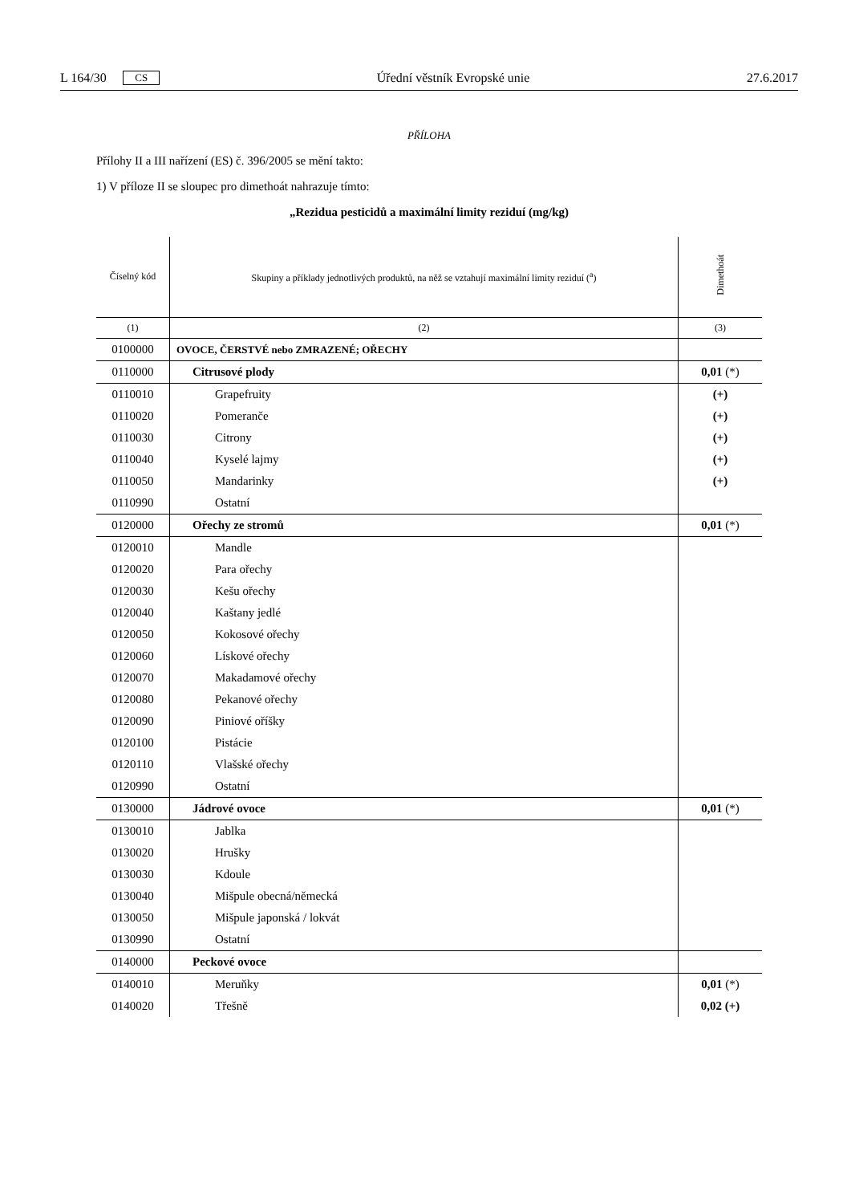L 164/30 CS Úřední věstník Evropské unie 27.6.2017
PŘÍLOHA
Přílohy II a III nařízení (ES) č. 396/2005 se mění takto:
1) V příloze II se sloupec pro dimethoát nahrazuje tímto:
„Rezidua pesticidů a maximální limity reziduí (mg/kg)
| Číselný kód | Skupiny a příklady jednotlivých produktů, na něž se vztahují maximální limity reziduí (<sup>a</sup>) | Dimethoát |
| --- | --- | --- |
| (1) | (2) | (3) |
| 0100000 | OVOCE, ČERSTVÉ nebo ZMRAZENÉ; OŘECHY | |
| 0110000 | Citrusové plody | 0,01 (*) |
| 0110010 | Grapefruity | (+) |
| 0110020 | Pomeranče | (+) |
| 0110030 | Citrony | (+) |
| 0110040 | Kyselé lajmy | (+) |
| 0110050 | Mandarinky | (+) |
| 0110990 | Ostatní | |
| 0120000 | Ořechy ze stromů | 0,01 (*) |
| 0120010 | Mandle | |
| 0120020 | Para ořechy | |
| 0120030 | Kešu ořechy | |
| 0120040 | Kaštany jedlé | |
| 0120050 | Kokosové ořechy | |
| 0120060 | Lískové ořechy | |
| 0120070 | Makadamové ořechy | |
| 0120080 | Pekanové ořechy | |
| 0120090 | Piniové oříšky | |
| 0120100 | Pistácie | |
| 0120110 | Vlašské ořechy | |
| 0120990 | Ostatní | |
| 0130000 | Jádrové ovoce | 0,01 (*) |
| 0130010 | Jablka | |
| 0130020 | Hrušky | |
| 0130030 | Kdoule | |
| 0130040 | Mišpule obecná/německá | |
| 0130050 | Mišpule japonská / lokvát | |
| 0130990 | Ostatní | |
| 0140000 | Peckové ovoce | |
| 0140010 | Meruňky | 0,01 (*) |
| 0140020 | Třešně | 0,02 (+) |